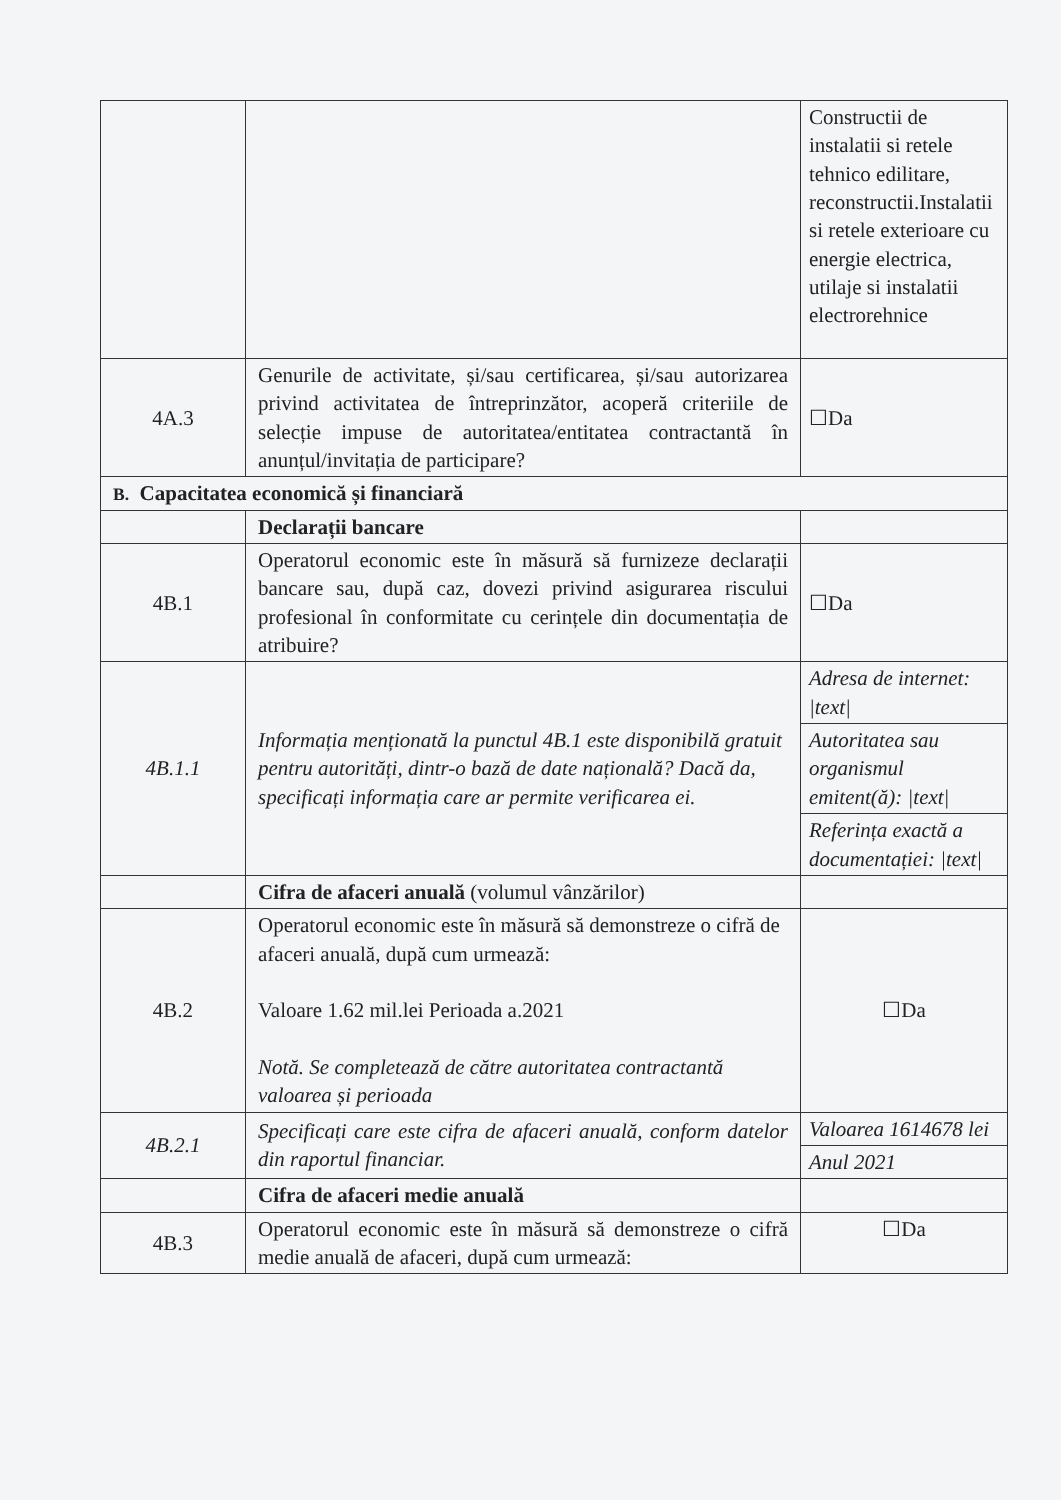| | | Constructii de instalatii si retele tehnico edilitare, reconstructii.Instalatii si retele exterioare cu energie electrica, utilaje si instalatii electrorehnice |
| 4A.3 | Genurile de activitate, și/sau certificarea, și/sau autorizarea privind activitatea de întreprinzător, acoperă criteriile de selecție impuse de autoritatea/entitatea contractantă în anunțul/invitația de participare? | ☐Da |
| B. Capacitatea economică și financiară | | |
| | Declarații bancare | |
| 4B.1 | Operatorul economic este în măsură să furnizeze declarații bancare sau, după caz, dovezi privind asigurarea riscului profesional în conformitate cu cerințele din documentația de atribuire? | ☐Da |
| 4B.1.1 | Informația menționată la punctul 4B.1 este disponibilă gratuit pentru autorități, dintr-o bază de date națională? Dacă da, specificați informația care ar permite verificarea ei. | / Adresa de internet: /text/ / / Autoritatea sau organismul emitent(ă): /text/ / / Referința exactă a documentației: /text/ / |
| | Cifra de afaceri anuală (volumul vânzărilor) | |
| 4B.2 | Operatorul economic este în măsură să demonstreze o cifră de afaceri anuală, după cum urmează: Valoare 1.62 mil.lei Perioada a.2021 Notă. Se completează de către autoritatea contractantă valoarea și perioada | ☐Da |
| 4B.2.1 | Specificați care este cifra de afaceri anuală, conform datelor din raportul financiar. | / Valoarea 1614678 lei / / Anul 2021 / |
| | Cifra de afaceri medie anuală | |
| 4B.3 | Operatorul economic este în măsură să demonstreze o cifră medie anuală de afaceri, după cum urmează: | ☐Da |